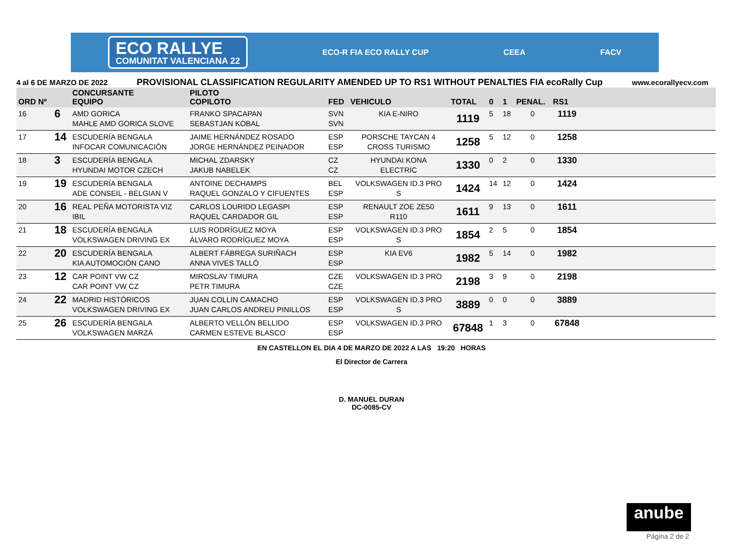ECO RALLYE
COMUNITAT VALENCIANA 22
ECO-R FIA ECO RALLY CUP CEEA FACV
4 al 6 DE MARZO DE 2022 PROVISIONAL CLASSIFICATION REGULARITY AMENDED UP TO RS1 WITHOUT PENALTIES FIA ecoRally Cup www.ecorallyecv.com
| ORD Nº | | CONCURSANTE EQUIPO | PILOTO COPILOTO | FED | VEHICULO | TOTAL | 0 | 1 | PENAL. | RS1 | |
| --- | --- | --- | --- | --- | --- | --- | --- | --- | --- | --- | --- |
| 16 | 6 | AMD GORICA MAHLE AMD GORICA SLOVE | FRANKO SPACAPAN SEBASTJAN KOBAL | SVN SVN | KIA E-NIRO | 1119 | 5 | 18 | 0 | 1119 | |
| 17 | 14 | ESCUDERÍA BENGALA INFOCAR COMUNICACIÓN | JAIME HERNÁNDEZ ROSADO JORGE HERNÁNDEZ PEINADOR | ESP ESP | PORSCHE TAYCAN 4 CROSS TURISMO | 1258 | 5 | 12 | 0 | 1258 | |
| 18 | 3 | ESCUDERÍA BENGALA HYUNDAI MOTOR CZECH | MICHAL ZDARSKY JAKUB NABELEK | CZ CZ | HYUNDAI KONA ELECTRIC | 1330 | 0 | 2 | 0 | 1330 | |
| 19 | 19 | ESCUDERÍA BENGALA ADE CONSEIL - BELGIAN V | ANTOINE DECHAMPS RAQUEL GONZALO Y CIFUENTES | BEL ESP | VOLKSWAGEN ID.3 PRO S | 1424 | 14 | 12 | 0 | 1424 | |
| 20 | 16 | REAL PEÑA MOTORISTA VIZ IBIL | CARLOS LOURIDO LEGASPI RAQUEL CARDADOR GIL | ESP ESP | RENAULT ZOE ZE50 R110 | 1611 | 9 | 13 | 0 | 1611 | |
| 21 | 18 | ESCUDERÍA BENGALA VOLKSWAGEN DRIVING EX | LUIS RODRÍGUEZ MOYA ÁLVARO RODRÍGUEZ MOYA | ESP ESP | VOLKSWAGEN ID.3 PRO S | 1854 | 2 | 5 | 0 | 1854 | |
| 22 | 20 | ESCUDERÍA BENGALA KIA AUTOMOCIÓN CANO | ALBERT FÁBREGA SURIÑACH ANNA VIVES TALLÓ | ESP ESP | KIA EV6 | 1982 | 5 | 14 | 0 | 1982 | |
| 23 | 12 | CAR POINT VW CZ CAR POINT VW CZ | MIROSLAV TIMURA PETR TIMURA | CZE CZE | VOLKSWAGEN ID.3 PRO | 2198 | 3 | 9 | 0 | 2198 | |
| 24 | 22 | MADRID HISTÓRICOS VOLKSWAGEN DRIVING EX | JUAN COLLIN CAMACHO JUAN CARLOS ANDREU PINILLOS | ESP ESP | VOLKSWAGEN ID.3 PRO S | 3889 | 0 | 0 | 0 | 3889 | |
| 25 | 26 | ESCUDERÍA BENGALA VOLKSWAGEN MARZÁ | ALBERTO VELLÓN BELLIDO CARMEN ESTEVE BLASCO | ESP ESP | VOLKSWAGEN ID.3 PRO | 67848 | 1 | 3 | 0 | 67848 | |
EN CASTELLON EL DIA 4 DE MARZO DE 2022 A LAS 19:20 HORAS
El Director de Carrera
D. MANUEL DURAN
DC-0085-CV
anube
Página 2 de 2